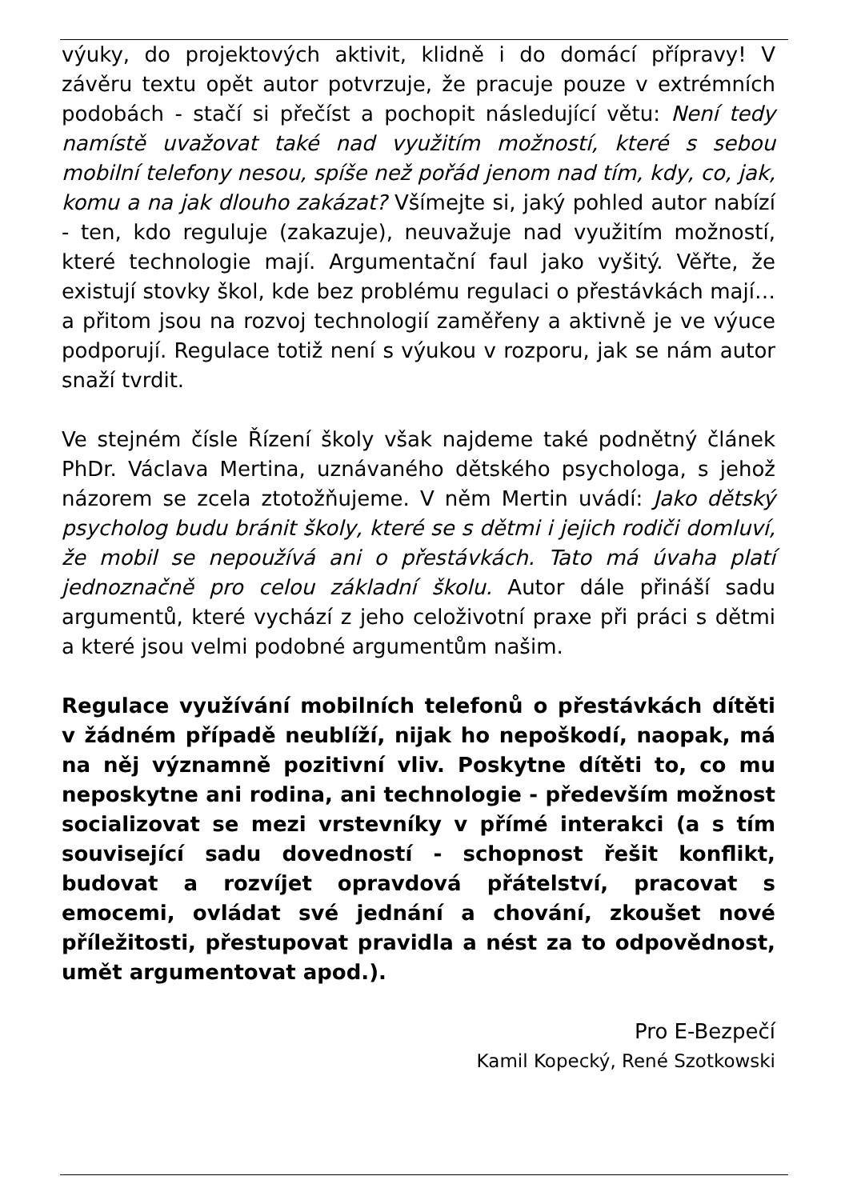výuky, do projektových aktivit, klidně i do domácí přípravy! V závěru textu opět autor potvrzuje, že pracuje pouze v extrémních podobách - stačí si přečíst a pochopit následující větu: Není tedy namístě uvažovat také nad využitím možností, které s sebou mobilní telefony nesou, spíše než pořád jenom nad tím, kdy, co, jak, komu a na jak dlouho zakázat? Všímejte si, jaký pohled autor nabízí - ten, kdo reguluje (zakazuje), neuvažuje nad využitím možností, které technologie mají. Argumentační faul jako vyšitý. Věřte, že existují stovky škol, kde bez problému regulaci o přestávkách mají… a přitom jsou na rozvoj technologií zaměřeny a aktivně je ve výuce podporují. Regulace totiž není s výukou v rozporu, jak se nám autor snaží tvrdit.
Ve stejném čísle Řízení školy však najdeme také podnětný článek PhDr. Václava Mertina, uznávaného dětského psychologa, s jehož názorem se zcela ztotožňujeme. V něm Mertin uvádí: Jako dětský psycholog budu bránit školy, které se s dětmi i jejich rodiči domluví, že mobil se nepoužívá ani o přestávkách. Tato má úvaha platí jednoznačně pro celou základní školu. Autor dále přináší sadu argumentů, které vychází z jeho celoživotní praxe při práci s dětmi a které jsou velmi podobné argumentům našim.
Regulace využívání mobilních telefonů o přestávkách dítěti v žádném případě neublíží, nijak ho nepoškodí, naopak, má na něj významně pozitivní vliv. Poskytne dítěti to, co mu neposkytne ani rodina, ani technologie - především možnost socializovat se mezi vrstevníky v přímé interakci (a s tím související sadu dovedností - schopnost řešit konflikt, budovat a rozvíjet opravdová přátelství, pracovat s emocemi, ovládat své jednání a chování, zkoušet nové příležitosti, přestupovat pravidla a nést za to odpovědnost, umět argumentovat apod.).
Pro E-Bezpečí
Kamil Kopecký, René Szotkowski